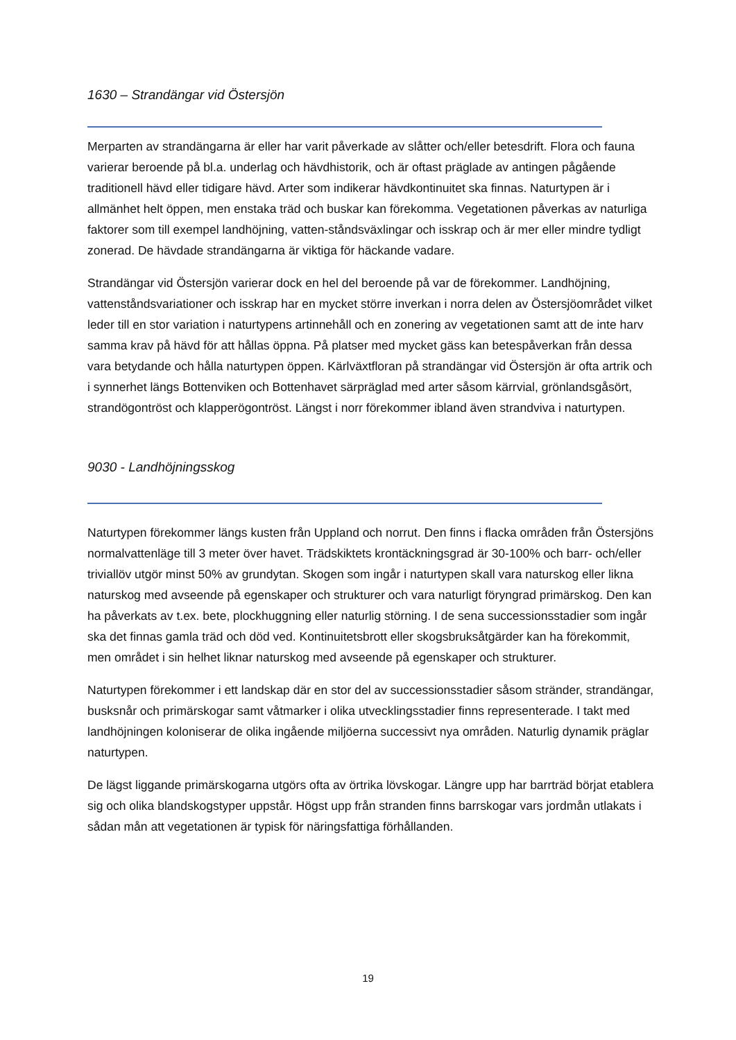1630 – Strandängar vid Östersjön
Merparten av strandängarna är eller har varit påverkade av slåtter och/eller betesdrift. Flora och fauna varierar beroende på bl.a. underlag och hävdhistorik, och är oftast präglade av antingen pågående traditionell hävd eller tidigare hävd. Arter som indikerar hävdkontinuitet ska finnas. Naturtypen är i allmänhet helt öppen, men enstaka träd och buskar kan förekomma. Vegetationen påverkas av naturliga faktorer som till exempel landhöjning, vatten-ståndsväxlingar och isskrap och är mer eller mindre tydligt zonerad. De hävdade strandängarna är viktiga för häckande vadare.
Strandängar vid Östersjön varierar dock en hel del beroende på var de förekommer. Landhöjning, vattenståndsvariationer och isskrap har en mycket större inverkan i norra delen av Östersjöområdet vilket leder till en stor variation i naturtypens artinnehåll och en zonering av vegetationen samt att de inte harv samma krav på hävd för att hållas öppna. På platser med mycket gäss kan betespåverkan från dessa vara betydande och hålla naturtypen öppen. Kärlväxtfloran på strandängar vid Östersjön är ofta artrik och i synnerhet längs Bottenviken och Bottenhavet särpräglad med arter såsom kärrvial, grönlandsgåsört, strandögontröst och klapperögontröst. Längst i norr förekommer ibland även strandviva i naturtypen.
9030 - Landhöjningsskog
Naturtypen förekommer längs kusten från Uppland och norrut. Den finns i flacka områden från Östersjöns normalvattenläge till 3 meter över havet. Trädskiktets krontäckningsgrad är 30-100% och barr- och/eller triviallöv utgör minst 50% av grundytan. Skogen som ingår i naturtypen skall vara naturskog eller likna naturskog med avseende på egenskaper och strukturer och vara naturligt föryngrad primärskog. Den kan ha påverkats av t.ex. bete, plockhuggning eller naturlig störning. I de sena successionsstadier som ingår ska det finnas gamla träd och död ved. Kontinuitetsbrott eller skogsbruksåtgärder kan ha förekommit, men området i sin helhet liknar naturskog med avseende på egenskaper och strukturer.
Naturtypen förekommer i ett landskap där en stor del av successionsstadier såsom stränder, strandängar, busksnår och primärskogar samt våtmarker i olika utvecklingsstadier finns representerade. I takt med landhöjningen koloniserar de olika ingående miljöerna successivt nya områden. Naturlig dynamik präglar naturtypen.
De lägst liggande primärskogarna utgörs ofta av örtrika lövskogar. Längre upp har barrträd börjat etablera sig och olika blandskogstyper uppstår. Högst upp från stranden finns barrskogar vars jordmån utlakats i sådan mån att vegetationen är typisk för näringsfattiga förhållanden.
19